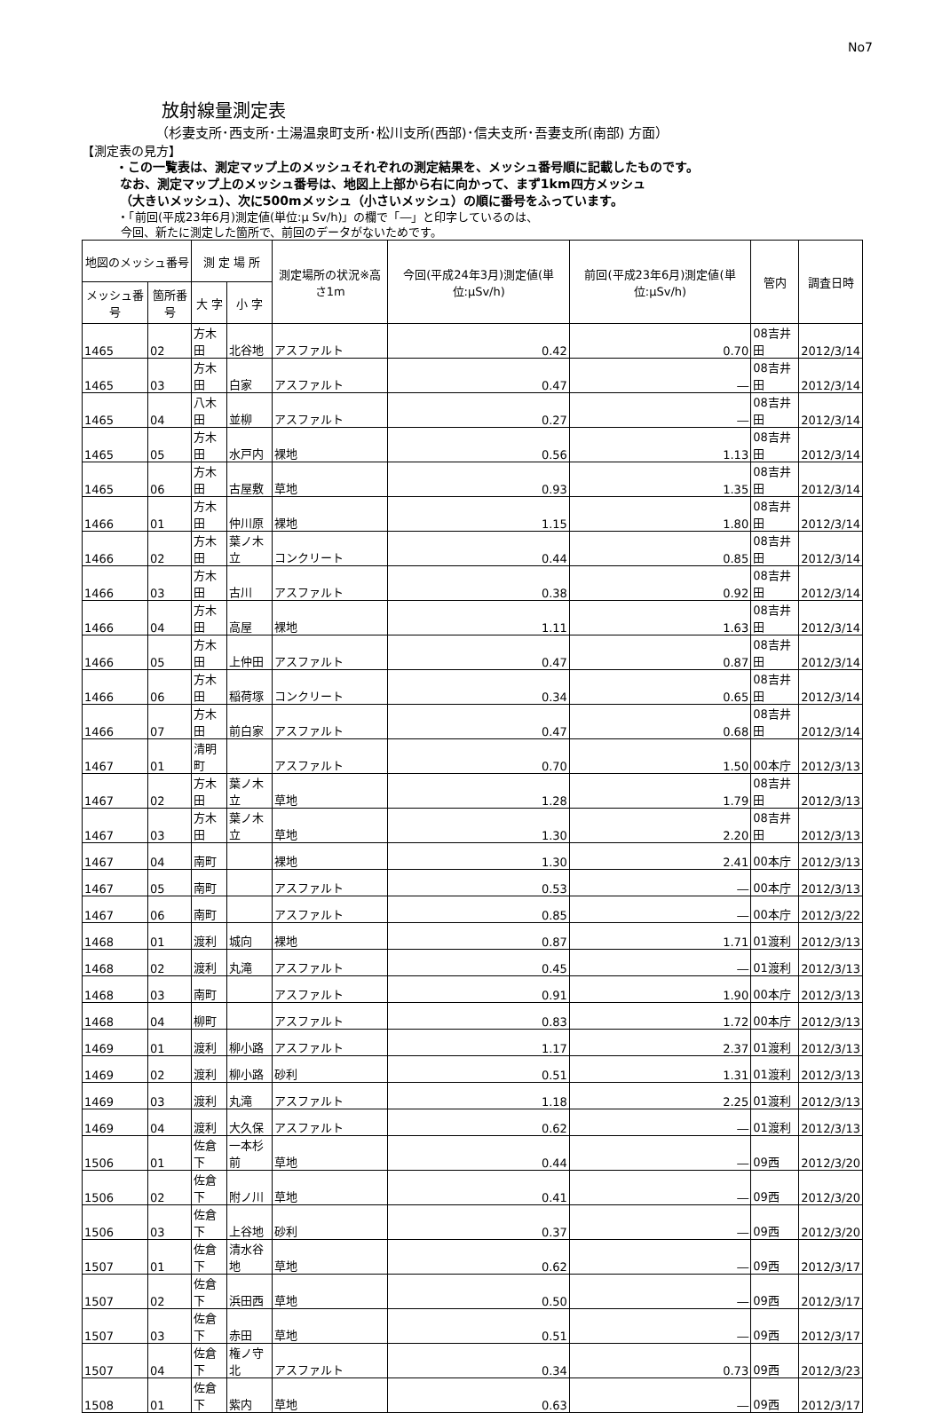No7
放射線量測定表
（杉妻支所･西支所･土湯温泉町支所･松川支所(西部)･信夫支所･吾妻支所(南部) 方面）
【測定表の見方】
・この一覧表は、測定マップ上のメッシュそれぞれの測定結果を、メッシュ番号順に記載したものです。
なお、測定マップ上のメッシュ番号は、地図上上部から右に向かって、まず1km四方メッシュ
（大きいメッシュ）、次に500mメッシュ（小さいメッシュ）の順に番号をふっています。
・「前回(平成23年6月)測定値(単位:μ Sv/h)」の欄で「―」と印字しているのは、
今回、新たに測定した箇所で、前回のデータがないためです。
| 地図のメッシュ番号 | | 測 定 場 所 | | 測定場所の状況※高さ1m | 今回(平成24年3月)測定値(単位:μSv/h) | 前回(平成23年6月)測定値(単位:μSv/h) | 管内 | 調査日時 |
| --- | --- | --- | --- | --- | --- | --- | --- | --- |
| メッシュ番号 | 箇所番号 | 大 字 | 小 字 | | | | | |
| 1465 | 02 | 方木田 | 北谷地 | アスファルト | 0.42 | 0.70 | 08吉井田 | 2012/3/14 |
| 1465 | 03 | 方木田 | 白家 | アスファルト | 0.47 | ― | 08吉井田 | 2012/3/14 |
| 1465 | 04 | 八木田 | 並柳 | アスファルト | 0.27 | ― | 08吉井田 | 2012/3/14 |
| 1465 | 05 | 方木田 | 水戸内 | 裸地 | 0.56 | 1.13 | 08吉井田 | 2012/3/14 |
| 1465 | 06 | 方木田 | 古屋敷 | 草地 | 0.93 | 1.35 | 08吉井田 | 2012/3/14 |
| 1466 | 01 | 方木田 | 仲川原 | 裸地 | 1.15 | 1.80 | 08吉井田 | 2012/3/14 |
| 1466 | 02 | 方木田 | 葉ノ木立 | コンクリート | 0.44 | 0.85 | 08吉井田 | 2012/3/14 |
| 1466 | 03 | 方木田 | 古川 | アスファルト | 0.38 | 0.92 | 08吉井田 | 2012/3/14 |
| 1466 | 04 | 方木田 | 高屋 | 裸地 | 1.11 | 1.63 | 08吉井田 | 2012/3/14 |
| 1466 | 05 | 方木田 | 上仲田 | アスファルト | 0.47 | 0.87 | 08吉井田 | 2012/3/14 |
| 1466 | 06 | 方木田 | 稲荷塚 | コンクリート | 0.34 | 0.65 | 08吉井田 | 2012/3/14 |
| 1466 | 07 | 方木田 | 前白家 | アスファルト | 0.47 | 0.68 | 08吉井田 | 2012/3/14 |
| 1467 | 01 | 清明町 | | アスファルト | 0.70 | 1.50 | 00本庁 | 2012/3/13 |
| 1467 | 02 | 方木田 | 葉ノ木立 | 草地 | 1.28 | 1.79 | 08吉井田 | 2012/3/13 |
| 1467 | 03 | 方木田 | 葉ノ木立 | 草地 | 1.30 | 2.20 | 08吉井田 | 2012/3/13 |
| 1467 | 04 | 南町 | | 裸地 | 1.30 | 2.41 | 00本庁 | 2012/3/13 |
| 1467 | 05 | 南町 | | アスファルト | 0.53 | ― | 00本庁 | 2012/3/13 |
| 1467 | 06 | 南町 | | アスファルト | 0.85 | ― | 00本庁 | 2012/3/22 |
| 1468 | 01 | 渡利 | 城向 | 裸地 | 0.87 | 1.71 | 01渡利 | 2012/3/13 |
| 1468 | 02 | 渡利 | 丸滝 | アスファルト | 0.45 | ― | 01渡利 | 2012/3/13 |
| 1468 | 03 | 南町 | | アスファルト | 0.91 | 1.90 | 00本庁 | 2012/3/13 |
| 1468 | 04 | 柳町 | | アスファルト | 0.83 | 1.72 | 00本庁 | 2012/3/13 |
| 1469 | 01 | 渡利 | 柳小路 | アスファルト | 1.17 | 2.37 | 01渡利 | 2012/3/13 |
| 1469 | 02 | 渡利 | 柳小路 | 砂利 | 0.51 | 1.31 | 01渡利 | 2012/3/13 |
| 1469 | 03 | 渡利 | 丸滝 | アスファルト | 1.18 | 2.25 | 01渡利 | 2012/3/13 |
| 1469 | 04 | 渡利 | 大久保 | アスファルト | 0.62 | ― | 01渡利 | 2012/3/13 |
| 1506 | 01 | 佐倉下 | 一本杉前 | 草地 | 0.44 | ― | 09西 | 2012/3/20 |
| 1506 | 02 | 佐倉下 | 附ノ川 | 草地 | 0.41 | ― | 09西 | 2012/3/20 |
| 1506 | 03 | 佐倉下 | 上谷地 | 砂利 | 0.37 | ― | 09西 | 2012/3/20 |
| 1507 | 01 | 佐倉下 | 清水谷地 | 草地 | 0.62 | ― | 09西 | 2012/3/17 |
| 1507 | 02 | 佐倉下 | 浜田西 | 草地 | 0.50 | ― | 09西 | 2012/3/17 |
| 1507 | 03 | 佐倉下 | 赤田 | 草地 | 0.51 | ― | 09西 | 2012/3/17 |
| 1507 | 04 | 佐倉下 | 権ノ守北 | アスファルト | 0.34 | 0.73 | 09西 | 2012/3/23 |
| 1508 | 01 | 佐倉下 | 紫内 | 草地 | 0.63 | ― | 09西 | 2012/3/17 |